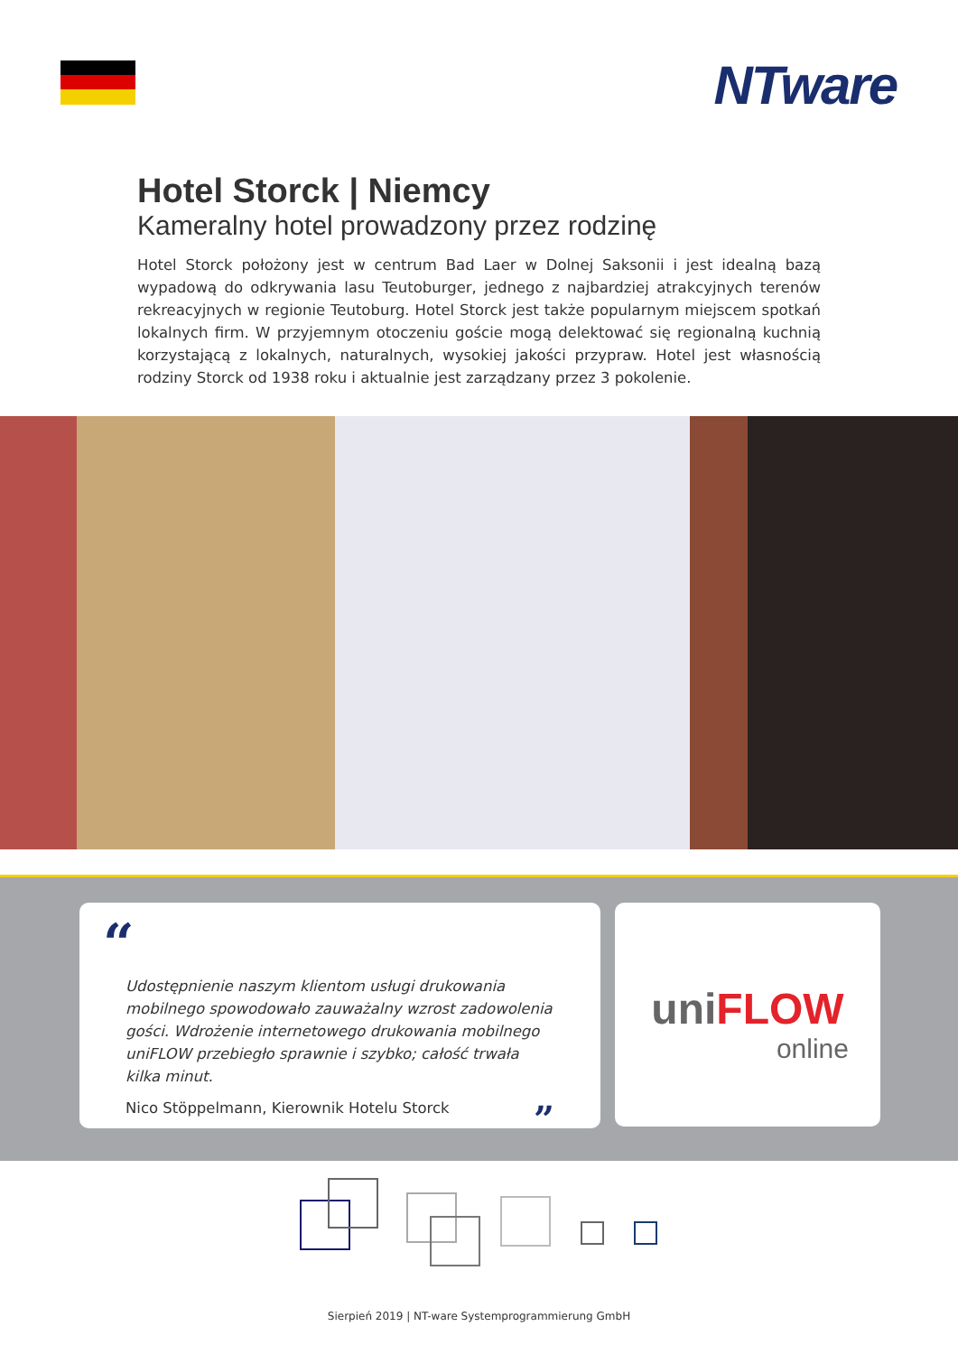NTware
Hotel Storck | Niemcy
Kameralny hotel prowadzony przez rodzinę
Hotel Storck położony jest w centrum Bad Laer w Dolnej Saksonii i jest idealną bazą wypadową do odkrywania lasu Teutoburger, jednego z najbardziej atrakcyjnych terenów rekreacyjnych w regionie Teutoburg. Hotel Storck jest także popularnym miejscem spotkań lokalnych firm. W przyjemnym otoczeniu goście mogą delektować się regionalną kuchnią korzystającą z lokalnych, naturalnych, wysokiej jakości przypraw. Hotel jest własnością rodziny Storck od 1938 roku i aktualnie jest zarządzany przez 3 pokolenie.
“
Udostępnienie naszym klientom usługi drukowania mobilnego spowodowało zauważalny wzrost zadowolenia gości. Wdrożenie internetowego drukowania mobilnego uniFLOW przebiegło sprawnie i szybko; całość trwała kilka minut.
Nico Stöppelmann, Kierownik Hotelu Storck ”
uniFLOW
online
Sierpień 2019 | NT-ware Systemprogrammierung GmbH